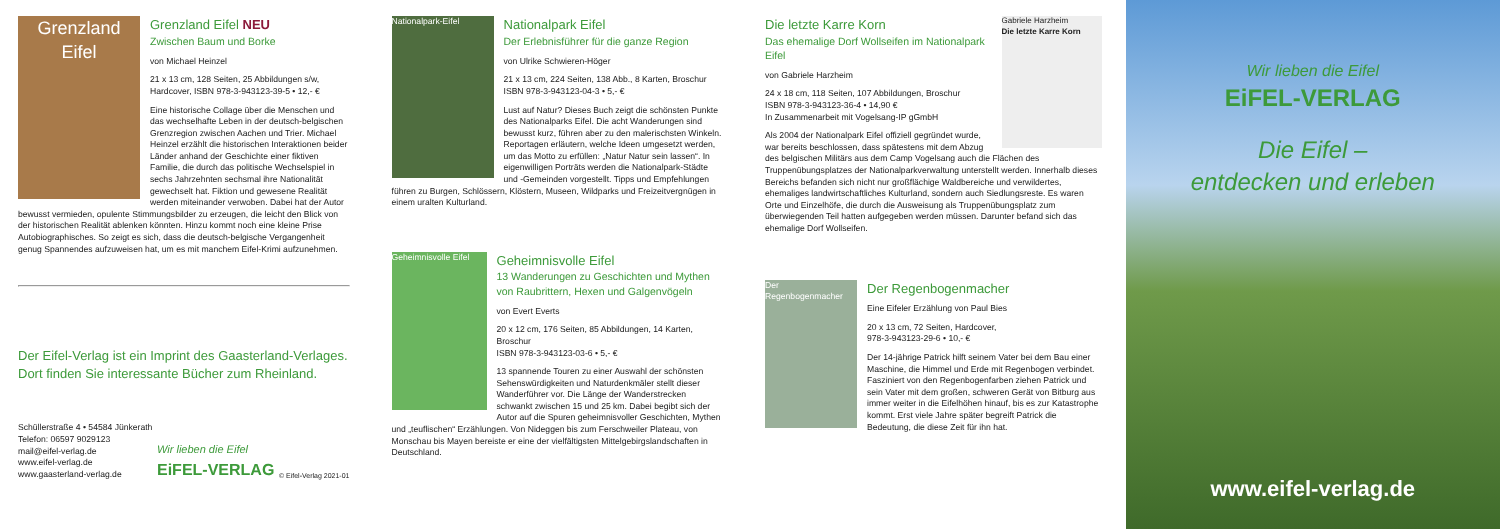Grenzland Eifel
Grenzland Eifel NEU
Zwischen Baum und Borke
von Michael Heinzel
21 x 13 cm, 128 Seiten, 25 Abbildungen s/w, Hardcover, ISBN 978-3-943123-39-5 • 12,- €
Eine historische Collage über die Menschen und das wechselhafte Leben in der deutsch-belgischen Grenzregion zwischen Aachen und Trier. Michael Heinzel erzählt die historischen Interaktionen beider Länder anhand der Geschichte einer fiktiven Familie, die durch das politische Wechselspiel in sechs Jahrzehnten sechsmal ihre Nationalität gewechselt hat. Fiktion und gewesene Realität werden miteinander verwoben. Dabei hat der Autor bewusst vermieden, opulente Stim­mungsbilder zu erzeugen, die leicht den Blick von der historischen Realität ablenken könnten. Hinzu kommt noch eine kleine Prise Autobiographisches. So zeigt es sich, dass die deutsch-belgische Vergangenheit genug Spannendes aufzuweisen hat, um es mit manchem Eifel-Krimi aufzunehmen.
Der Eifel-Verlag ist ein Imprint des Gaasterland-Verlages.
Dort finden Sie interessante Bücher zum Rheinland.
Schüllerstraße 4 • 54584 Jünkerath
Telefon: 06597 9029123
mail@eifel-verlag.de
www.eifel-verlag.de
www.gaasterland-verlag.de
Wir lieben die Eifel
EiFEL-VERLAG
© Eifel-Verlag 2021-01
Nationalpark-Eifel
Nationalpark Eifel
Der Erlebnisführer für die ganze Region
von Ulrike Schwieren-Höger
21 x 13 cm, 224 Seiten, 138 Abb., 8 Karten, Broschur
ISBN 978-3-943123-04-3 • 5,- €
Lust auf Natur? Dieses Buch zeigt die schönsten Punkte des Nationalparks Eifel. Die acht Wanderungen sind bewusst kurz, führen aber zu den malerischsten Winkeln. Reportagen erläutern, welche Ideen umgesetzt werden, um das Motto zu erfüllen: „Natur Natur sein lassen“. In eigenwilligen Porträts werden die Nationalpark-Städte und -Gemeinden vorgestellt. Tipps und Empfehlungen führen zu Burgen, Schlössern, Klöstern, Museen, Wildparks und Freizeitvergnügen in einem uralten Kulturland.
Geheimnisvolle Eifel
Geheimnisvolle Eifel
13 Wanderungen zu Geschichten und Mythen von Raubrittern, Hexen und Galgenvögeln
von Evert Everts
20 x 12 cm, 176 Seiten, 85 Abbildungen, 14 Karten, Broschur
ISBN 978-3-943123-03-6 • 5,- €
13 spannende Touren zu einer Auswahl der schönsten Sehenswürdigkeiten und Naturdenkmäler stellt dieser Wanderführer vor. Die Länge der Wanderstrecken schwankt zwischen 15 und 25 km. Dabei begibt sich der Autor auf die Spuren geheimnisvoller Geschichten, Mythen und „teuflischen“ Erzählungen. Von Nideggen bis zum Ferschweiler Plateau, von Monschau bis Mayen bereiste er eine der vielfältigsten Mittelgebirgsland­schaften in Deutschland.
Gabriele Harzheim
Die letzte Karre Korn
Die letzte Karre Korn
Das ehemalige Dorf Wollseifen im Nationalpark Eifel
von Gabriele Harzheim
24 x 18 cm, 118 Seiten, 107 Abbildungen, Broschur
ISBN 978-3-943123-36-4 • 14,90 €
In Zusammenarbeit mit Vogelsang-IP gGmbH
Als 2004 der Nationalpark Eifel offiziell gegründet wurde, war bereits beschlossen, dass spätestens mit dem Abzug des belgischen Militärs aus dem Camp Vogelsang auch die Flächen des Truppenübungsplatzes der Nationalpark­verwaltung unterstellt werden. Innerhalb dieses Bereichs befanden sich nicht nur groß­flächige Waldbereiche und verwildertes, ehemaliges landwirtschaftliches Kulturland, sondern auch Siedlungsreste. Es waren Orte und Einzelhöfe, die durch die Ausweisung als Truppenübungsplatz zum überwiegenden Teil hatten aufgegeben werden müssen. Darunter befand sich das ehemalige Dorf Wollseifen.
Der Regenbogenmacher
Der Regenbogenmacher
Eine Eifeler Erzählung von Paul Bies
20 x 13 cm, 72 Seiten, Hardcover,
978-3-943123-29-6 • 10,- €
Der 14-jährige Patrick hilft seinem Vater bei dem Bau einer Maschine, die Himmel und Erde mit Regenbogen verbindet. Fasziniert von den Regenbogenfarben ziehen Patrick und sein Vater mit dem großen, schweren Gerät von Bitburg aus immer weiter in die Eifelhöhen hinauf, bis es zur Katastrophe kommt. Erst viele Jahre später begreift Patrick die Bedeutung, die diese Zeit für ihn hat.
Wir lieben die Eifel
EiFEL-VERLAG
Die Eifel –
entdecken und erleben
www.eifel-verlag.de